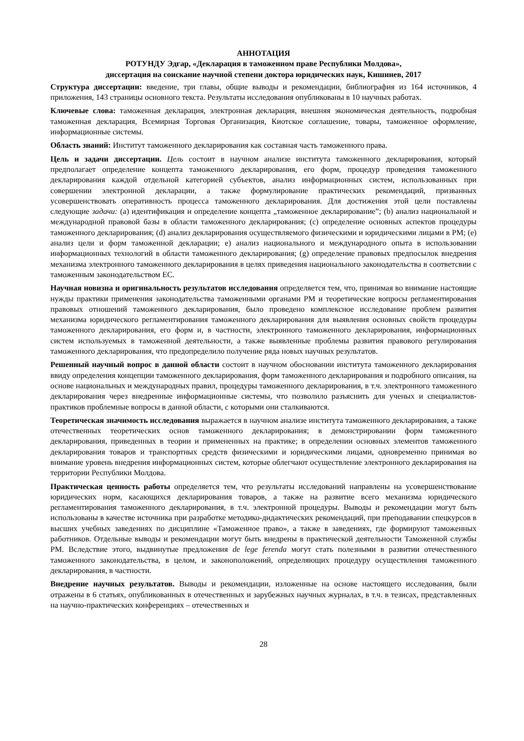АННОТАЦИЯ
РОТУНДУ Эдгар, «Декларация в таможенном праве Республики Молдова»,
диссертация на соискание научной степени доктора юридических наук, Кишинев, 2017
Структура диссертации: введение, три главы, общие выводы и рекомендации, библиография из 164 источников, 4 приложения, 143 страницы основного текста. Результаты исследования опубликованы в 10 научных работах.
Ключевые слова: таможенная декларация, электронная декларация, внешняя экономическая деятельность, подробная таможенная декларация, Всемирная Торговая Организация, Киотское соглашение, товары, таможенное оформление, информационные системы.
Область знаний: Институт таможенного декларирования как составная часть таможенного права.
Цель и задачи диссертации. Цель состоит в научном анализе института таможенного декларирования, который предполагает определение концепта таможенного декларирования, его форм, процедур проведения таможенного декларирования каждой отдельной категорией субъектов, анализ информационных систем, использованных при совершении электронной декларации, а также формулирование практических рекомендаций, призванных усовершенствовать оперативность процесса таможенного декларирования. Для достижения этой цели поставлены следующие задачи: (a) идентификация и определение концепта „таможенное декларирование”; (b) анализ национальной и международной правовой базы в области таможенного декларирования; (c) определение основных аспектов процедуры таможенного декларирования; (d) анализ декларирования осуществляемого физическими и юридическими лицами в РМ; (e) анализ цели и форм таможенной декларации; e) анализ национального и международного опыта в использовании информационных технологий в области таможенного декларирования; (g) определение правовых предпосылок внедрения механизма электронного таможенного декларирования в целях приведения национального законодательства в соответсвии с таможенным законодательством ЕС.
Научная новизна и оригинальность результатов исследования определяется тем, что, принимая во внимание настоящие нужды практики применения законодательства таможенными органами РМ и теоретические вопросы регламентирования правовых отношений таможенного декларирования, было проведено комплексное исследование проблем развития механизма юридического регламентирования таможенного декларирования для выявления основных свойств процедуры таможенного декларирования, его форм и, в частности, электронного таможенного декларирования, информационных систем используемых в таможенной деятельности, а также выявленные проблемы развития правового регулирования таможенного декларирования, что предопределило получение ряда новых научных результатов.
Решенный научный вопрос в данной области состоит в научном обосновании института таможенного декларирования ввиду определения концепции таможенного декларирования, форм таможенного декларирования и подробного описания, на основе национальных и международных правил, процедуры таможенного декларирования, в т.ч. электронного таможенного декларирования через внедренные информационные системы, что позволило разъяснить для ученых и специалистов-практиков проблемные вопросы в данной области, с которыми они сталкиваются.
Теоретическая значимость исследования выражается в научном анализе института таможенного декларирования, а также отечественных теоретических основ таможенного декларирования; в демонстрировании форм таможенного декларирования, приведенных в теории и примененных на практике; в определении основных элементов таможенного декларирования товаров и транспортных средств физическими и юридическими лицами, одновременно принимая во внимание уровень внедрения информационных систем, которые облегчают осуществление электронного декларирования на территории Республики Молдова.
Практическая ценность работы определяется тем, что результаты исследований направлены на усовершенствование юридических норм, касающихся декларирования товаров, а также на развитие всего механизма юридического регламентирования таможенного декларирования, в т.ч. электронной процедуры. Выводы и рекомендации могут быть использованы в качестве источника при разработке методико-дидактических рекомендаций, при преподавании спецкурсов в высших учебных заведениях по дисциплине «Таможенное право», а также в заведениях, где формируют таможенных работников. Отдельные выводы и рекомендации могут быть внедрены в практической деятельности Таможенной службы РМ. Вследствие этого, выдвинутые предложения de lege ferenda могут стать полезными в развитии отечественного таможенного законодательства, в целом, и законоположений, определяющих процедуру осуществления таможенного декларирования, в частности.
Внедрение научных результатов. Выводы и рекомендации, изложенные на основе настоящего исследования, были отражены в 6 статьях, опубликованных в отечественных и зарубежных научных журналах, в т.ч. в тезисах, представленных на научно-практических конференциях – отечественных и
28